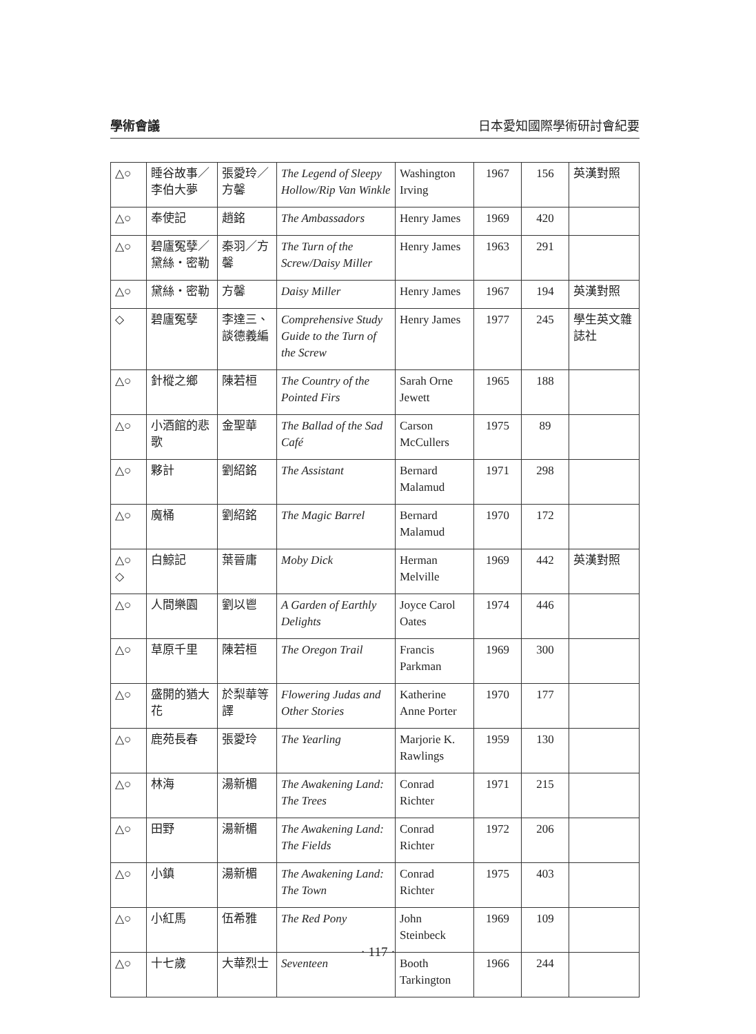學術會議 日本愛知國際學術研討會紀要
| △○ | 睡谷故事／李伯大夢 | 張愛玲／方馨 | The Legend of Sleepy Hollow/Rip Van Winkle | Washington Irving | 1967 | 156 | 英漢對照 |
| △○ | 奉使記 | 趙銘 | The Ambassadors | Henry James | 1969 | 420 | |
| △○ | 碧廬冤孽／黛絲・密勒 | 秦羽／方馨 | The Turn of the Screw/Daisy Miller | Henry James | 1963 | 291 | |
| △○ | 黛絲・密勒 | 方馨 | Daisy Miller | Henry James | 1967 | 194 | 英漢對照 |
| ◇ | 碧廬冤孽 | 李達三、談德義編 | Comprehensive Study Guide to the Turn of the Screw | Henry James | 1977 | 245 | 學生英文雜誌社 |
| △○ | 針樅之鄉 | 陳若桓 | The Country of the Pointed Firs | Sarah Orne Jewett | 1965 | 188 | |
| △○ | 小酒館的悲歌 | 金聖華 | The Ballad of the Sad Café | Carson McCullers | 1975 | 89 | |
| △○ | 夥計 | 劉紹銘 | The Assistant | Bernard Malamud | 1971 | 298 | |
| △○ | 魔桶 | 劉紹銘 | The Magic Barrel | Bernard Malamud | 1970 | 172 | |
| △○ ◇ | 白鯨記 | 葉晉庸 | Moby Dick | Herman Melville | 1969 | 442 | 英漢對照 |
| △○ | 人間樂園 | 劉以鬯 | A Garden of Earthly Delights | Joyce Carol Oates | 1974 | 446 | |
| △○ | 草原千里 | 陳若桓 | The Oregon Trail | Francis Parkman | 1969 | 300 | |
| △○ | 盛開的猶大花 | 於梨華等譯 | Flowering Judas and Other Stories | Katherine Anne Porter | 1970 | 177 | |
| △○ | 鹿苑長春 | 張愛玲 | The Yearling | Marjorie K. Rawlings | 1959 | 130 | |
| △○ | 林海 | 湯新楣 | The Awakening Land: The Trees | Conrad Richter | 1971 | 215 | |
| △○ | 田野 | 湯新楣 | The Awakening Land: The Fields | Conrad Richter | 1972 | 206 | |
| △○ | 小鎮 | 湯新楣 | The Awakening Land: The Town | Conrad Richter | 1975 | 403 | |
| △○ | 小紅馬 | 伍希雅 | The Red Pony | John Steinbeck | 1969 | 109 | |
| △○ | 十七歲 | 大華烈士 | Seventeen | Booth Tarkington | 1966 | 244 | |
· 117 ·